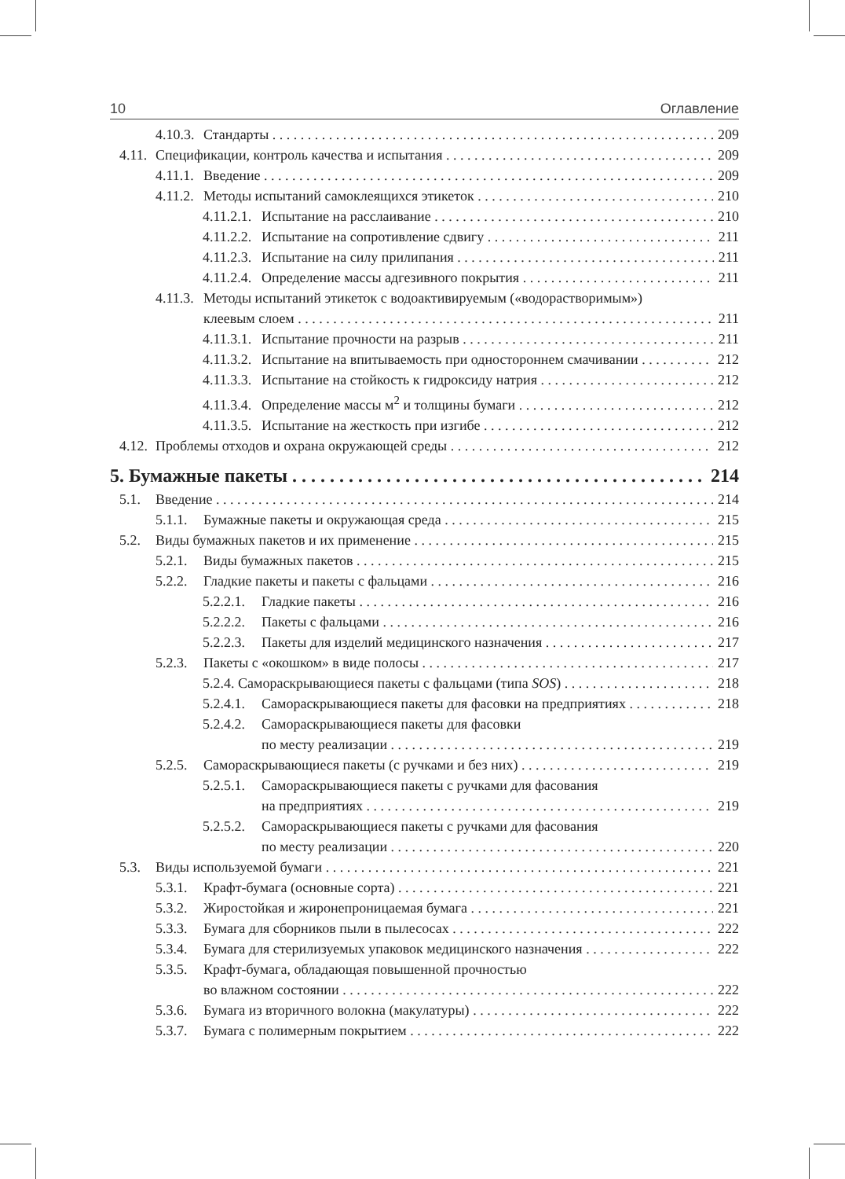10 Оглавление
4.10.3. Стандарты 209
4.11. Спецификации, контроль качества и испытания 209
4.11.1. Введение 209
4.11.2. Методы испытаний самоклеящихся этикеток 210
4.11.2.1. Испытание на расслаивание 210
4.11.2.2. Испытание на сопротивление сдвигу 211
4.11.2.3. Испытание на силу прилипания 211
4.11.2.4. Определение массы адгезивного покрытия 211
4.11.3. Методы испытаний этикеток с водоактивируемым («водорастворимым»)
клеевым слоем 211
4.11.3.1. Испытание прочности на разрыв 211
4.11.3.2. Испытание на впитываемость при одностороннем смачивании 212
4.11.3.3. Испытание на стойкость к гидроксиду натрия 212
4.11.3.4. Определение массы м<sup>2</sup> и толщины бумаги 212
4.11.3.5. Испытание на жесткость при изгибе 212
4.12. Проблемы отходов и охрана окружающей среды 212
5. Бумажные пакеты 214
5.1. Введение 214
5.1.1. Бумажные пакеты и окружающая среда 215
5.2. Виды бумажных пакетов и их применение 215
5.2.1. Виды бумажных пакетов 215
5.2.2. Гладкие пакеты и пакеты с фальцами 216
5.2.2.1. Гладкие пакеты 216
5.2.2.2. Пакеты с фальцами 216
5.2.2.3. Пакеты для изделий медицинского назначения 217
5.2.3. Пакеты с «окошком» в виде полосы 217
5.2.4. Самораскрывающиеся пакеты с фальцами (типа SOS) 218
5.2.4.1. Самораскрывающиеся пакеты для фасовки на предприятиях 218
5.2.4.2. Самораскрывающиеся пакеты для фасовки
по месту реализации 219
5.2.5. Самораскрывающиеся пакеты (с ручками и без них) 219
5.2.5.1. Самораскрывающиеся пакеты с ручками для фасования
на предприятиях 219
5.2.5.2. Самораскрывающиеся пакеты с ручками для фасования
по месту реализации 220
5.3. Виды используемой бумаги 221
5.3.1. Крафт-бумага (основные сорта) 221
5.3.2. Жиростойкая и жиронепроницаемая бумага 221
5.3.3. Бумага для сборников пыли в пылесосах 222
5.3.4. Бумага для стерилизуемых упаковок медицинского назначения 222
5.3.5. Крафт-бумага, обладающая повышенной прочностью
во влажном состоянии 222
5.3.6. Бумага из вторичного волокна (макулатуры) 222
5.3.7. Бумага с полимерным покрытием 222